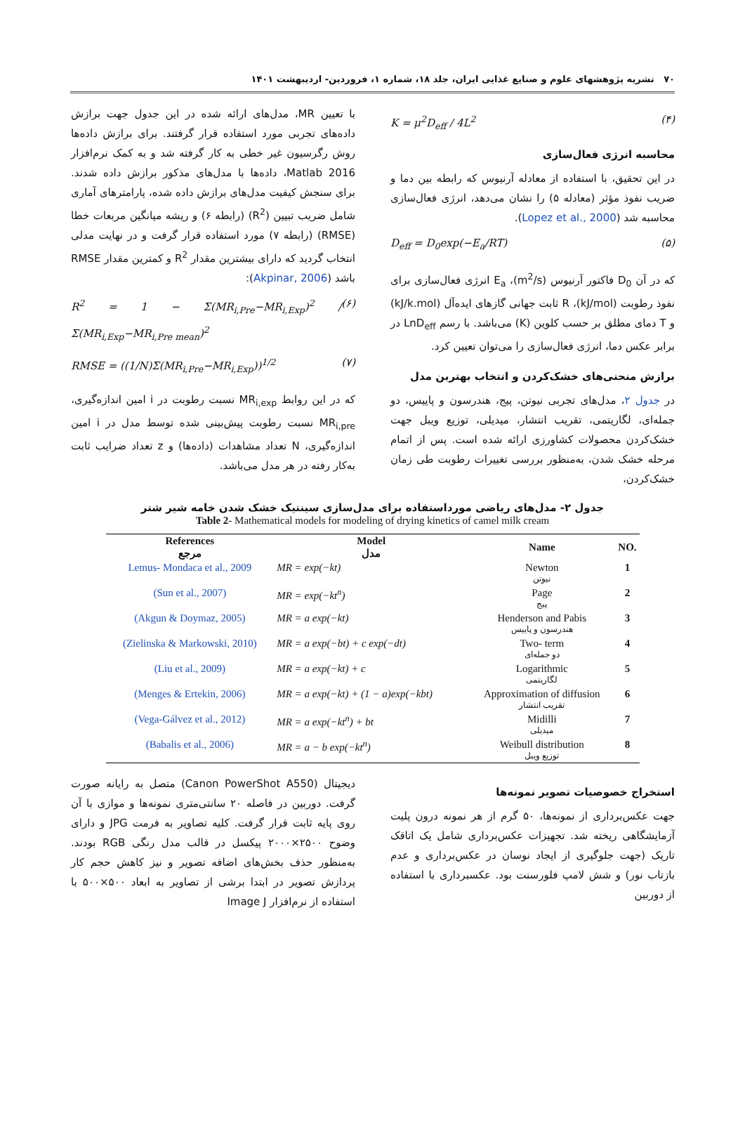۷۰ نشریه پژوهشهای علوم و صنایع غذایی ایران، جلد ۱۸، شماره ۱، فروردین- اردیبهشت ۱۴۰۱
K = μ<sup>2</sup>D<sub>eff</sub> / 4L<sup>2</sup> (۴)
محاسبه انرژی فعال‌سازی
در این تحقیق، با استفاده از معادله آرنیوس که رابطه بین دما و ضریب نفوذ مؤثر (معادله ۵) را نشان می‌دهد، انرژی فعال‌سازی محاسبه شد (Lopez et al., 2000).
D<sub>eff</sub> = D<sub>0</sub>exp(−E<sub>a</sub>/RT) (۵)
که در آن D<sub>0</sub> فاکتور آرنیوس (m<sup>2</sup>/s)، E<sub>a</sub> انرژی فعال‌سازی برای نفوذ رطوبت (kJ/mol)، R ثابت جهانی گازهای ایده‌آل (kJ/k.mol) و T دمای مطلق بر حسب کلوین (K) می‌باشد. با رسم LnD<sub>eff</sub> در برابر عکس دما، انرژی فعال‌سازی را می‌توان تعیین کرد.
برازش منحنی‌های خشک‌کردن و انتخاب بهترین مدل
در جدول ۲، مدل‌های تجربی نیوتن، پیج، هندرسون و پاییس، دو جمله‌ای، لگاریتمی، تقریب انتشار، میدیلی، توزیع ویبل جهت خشک‌کردن محصولات کشاورزی ارائه شده است. پس از اتمام مرحله خشک شدن، به‌منظور بررسی تغییرات رطوبت طی زمان خشک‌کردن،
با تعیین MR، مدل‌های ارائه شده در این جدول جهت برازش داده‌های تجربی مورد استفاده قرار گرفتند. برای برازش داده‌ها روش رگرسیون غیر خطی به کار گرفته شد و به کمک نرم‌افزار Matlab 2016، داده‌ها با مدل‌های مذکور برازش داده شدند. برای سنجش کیفیت مدل‌های برازش داده شده، پارامترهای آماری شامل ضریب تبیین (R<sup>2</sup>) (رابطه ۶) و ریشه میانگین مربعات خطا (RMSE) (رابطه ۷) مورد استفاده قرار گرفت و در نهایت مدلی انتخاب گردید که دارای بیشترین مقدار R<sup>2</sup> و کمترین مقدار RMSE باشد (Akpinar, 2006):
R<sup>2</sup> = 1 − Σ(MR<sub>i,Pre</sub>−MR<sub>i,Exp</sub>)<sup>2</sup> / Σ(MR<sub>i,Exp</sub>−MR<sub>i,Pre mean</sub>)<sup>2</sup> (۶)
RMSE = ((1/N)Σ(MR<sub>i,Pre</sub>−MR<sub>i,Exp</sub>))<sup>1/2</sup> (۷)
که در این روابط MR<sub>i,exp</sub> نسبت رطوبت در i امین اندازه‌گیری، MR<sub>i,pre</sub> نسبت رطوبت پیش‌بینی شده توسط مدل در i امین اندازه‌گیری، N تعداد مشاهدات (داده‌ها) و z تعداد ضرایب ثابت به‌کار رفته در هر مدل می‌باشد.
جدول ۲- مدل‌های ریاضی مورداستفاده برای مدل‌سازی سینتیک خشک شدن خامه شیر شتر
Table 2- Mathematical models for modeling of drying kinetics of camel milk cream
| References مرجع | Model مدل | Name | NO. |
| --- | --- | --- | --- |
| Lemus- Mondaca et al., 2009 | MR = exp(−kt) | Newton نیوتن | 1 |
| (Sun et al., 2007) | MR = exp(−kt<sup>n</sup>) | Page پیج | 2 |
| (Akgun & Doymaz, 2005) | MR = a exp(−kt) | Henderson and Pabis هندرسون و پاییس | 3 |
| (Zielinska & Markowski, 2010) | MR = a exp(−bt) + c exp(−dt) | Two- term دو جمله‌ای | 4 |
| (Liu et al., 2009) | MR = a exp(−kt) + c | Logarithmic لگاریتمی | 5 |
| (Menges & Ertekin, 2006) | MR = a exp(−kt) + (1 − a)exp(−kbt) | Approximation of diffusion تقریب انتشار | 6 |
| (Vega-Gálvez et al., 2012) | MR = a exp(−kt<sup>n</sup>) + bt | Midilli میدیلی | 7 |
| (Babalis et al., 2006) | MR = a − b exp(−kt<sup>n</sup>) | Weibull distribution توزیع ویبل | 8 |
استخراج خصوصیات تصویر نمونه‌ها
جهت عکس‌برداری از نمونه‌ها، ۵۰ گرم از هر نمونه درون پلیت آزمایشگاهی ریخته شد. تجهیزات عکس‌برداری شامل یک اتاقک تاریک (جهت جلوگیری از ایجاد نوسان در عکس‌برداری و عدم بازتاب نور) و شش لامپ فلورسنت بود. عکسبرداری با استفاده از دوربین
دیجیتال (Canon PowerShot A550) متصل به رایانه صورت گرفت. دوربین در فاصله ۲۰ سانتی‌متری نمونه‌ها و موازی با آن روی پایه ثابت قرار گرفت. کلیه تصاویر به فرمت JPG و دارای وضوح ۲۵۰۰×۲۰۰۰ پیکسل در قالب مدل رنگی RGB بودند. به‌منظور حذف بخش‌های اضافه تصویر و نیز کاهش حجم کار پردازش تصویر در ابتدا برشی از تصاویر به ابعاد ۵۰۰×۵۰۰ با استفاده از نرم‌افزار Image J